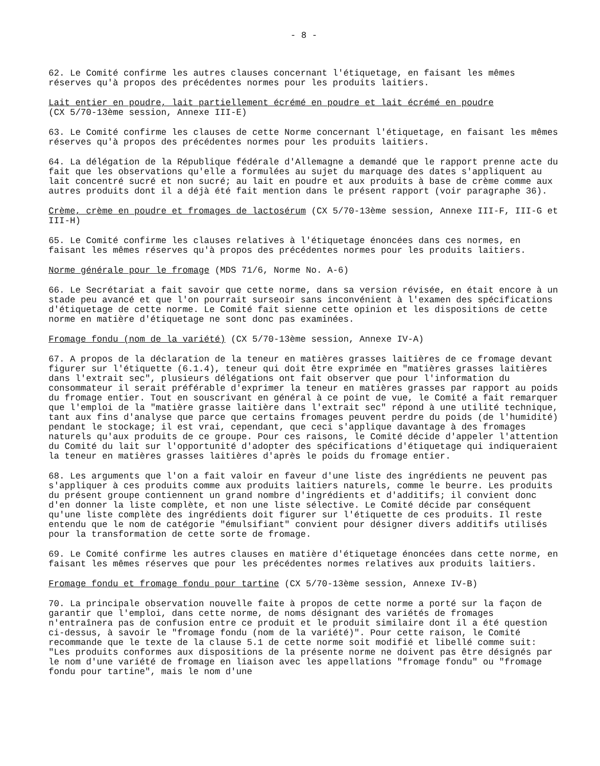- 8 -
62. Le Comité confirme les autres clauses concernant l'étiquetage, en faisant les mêmes réserves qu'à propos des précédentes normes pour les produits laitiers.
Lait entier en poudre, lait partiellement écrémé en poudre et lait écrémé en poudre
(CX 5/70-13ème session, Annexe III-E)
63. Le Comité confirme les clauses de cette Norme concernant l'étiquetage, en faisant les mêmes réserves qu'à propos des précédentes normes pour les produits laitiers.
64. La délégation de la République fédérale d'Allemagne a demandé que le rapport prenne acte du fait que les observations qu'elle a formulées au sujet du marquage des dates s'appliquent au lait concentré sucré et non sucré; au lait en poudre et aux produits à base de crème comme aux autres produits dont il a déjà été fait mention dans le présent rapport (voir paragraphe 36).
Crème, crème en poudre et fromages de lactosérum (CX 5/70-13ème session, Annexe III-F, III-G et III-H)
65. Le Comité confirme les clauses relatives à l'étiquetage énoncées dans ces normes, en faisant les mêmes réserves qu'à propos des précédentes normes pour les produits laitiers.
Norme générale pour le fromage (MDS 71/6, Norme No. A-6)
66. Le Secrétariat a fait savoir que cette norme, dans sa version révisée, en était encore à un stade peu avancé et que l'on pourrait surseoir sans inconvénient à l'examen des spécifications d'étiquetage de cette norme. Le Comité fait sienne cette opinion et les dispositions de cette norme en matière d'étiquetage ne sont donc pas examinées.
Fromage fondu (nom de la variété) (CX 5/70-13ème session, Annexe IV-A)
67. A propos de la déclaration de la teneur en matières grasses laitières de ce fromage devant figurer sur l'étiquette (6.1.4), teneur qui doit être exprimée en "matières grasses laitières dans l'extrait sec", plusieurs délégations ont fait observer que pour l'information du consommateur il serait préférable d'exprimer la teneur en matières grasses par rapport au poids du fromage entier. Tout en souscrivant en général à ce point de vue, le Comité a fait remarquer que l'emploi de la "matière grasse laitière dans l'extrait sec" répond à une utilité technique, tant aux fins d'analyse que parce que certains fromages peuvent perdre du poids (de l'humidité) pendant le stockage; il est vrai, cependant, que ceci s'applique davantage à des fromages naturels qu'aux produits de ce groupe. Pour ces raisons, le Comité décide d'appeler l'attention du Comité du lait sur l'opportunité d'adopter des spécifications d'étiquetage qui indiqueraient la teneur en matières grasses laitières d'après le poids du fromage entier.
68. Les arguments que l'on a fait valoir en faveur d'une liste des ingrédients ne peuvent pas s'appliquer à ces produits comme aux produits laitiers naturels, comme le beurre. Les produits du présent groupe contiennent un grand nombre d'ingrédients et d'additifs; il convient donc d'en donner la liste complète, et non une liste sélective. Le Comité décide par conséquent qu'une liste complète des ingrédients doit figurer sur l'étiquette de ces produits. Il reste entendu que le nom de catégorie "émulsifiant" convient pour désigner divers additifs utilisés pour la transformation de cette sorte de fromage.
69. Le Comité confirme les autres clauses en matière d'étiquetage énoncées dans cette norme, en faisant les mêmes réserves que pour les précédentes normes relatives aux produits laitiers.
Fromage fondu et fromage fondu pour tartine (CX 5/70-13ème session, Annexe IV-B)
70. La principale observation nouvelle faite à propos de cette norme a porté sur la façon de garantir que l'emploi, dans cette norme, de noms désignant des variétés de fromages n'entraînera pas de confusion entre ce produit et le produit similaire dont il a été question ci-dessus, à savoir le "fromage fondu (nom de la variété)". Pour cette raison, le Comité recommande que le texte de la clause 5.1 de cette norme soit modifié et libellé comme suit: "Les produits conformes aux dispositions de la présente norme ne doivent pas être désignés par le nom d'une variété de fromage en liaison avec les appellations "fromage fondu" ou "fromage fondu pour tartine", mais le nom d'une